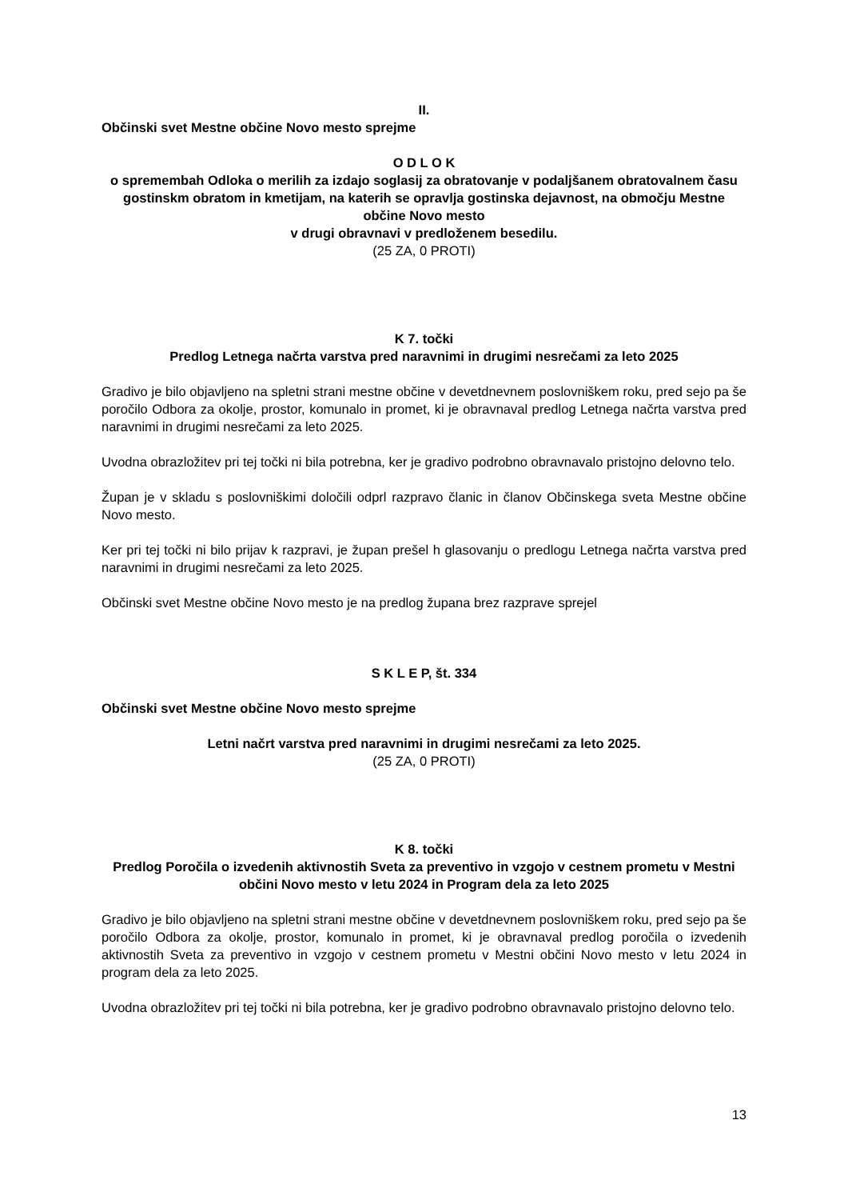II.
Občinski svet Mestne občine Novo mesto sprejme
O D L O K
o spremembah Odloka o merilih za izdajo soglasij za obratovanje v podaljšanem obratovalnem času gostinskm obratom in kmetijam, na katerih se opravlja gostinska dejavnost, na območju Mestne občine Novo mesto
v drugi obravnavi v predloženem besedilu.
(25 ZA, 0 PROTI)
K 7. točki
Predlog Letnega načrta varstva pred naravnimi in drugimi nesrečami za leto 2025
Gradivo je bilo objavljeno na spletni strani mestne občine v devetdnevnem poslovniškem roku, pred sejo pa še poročilo Odbora za okolje, prostor, komunalo in promet, ki je obravnaval predlog Letnega načrta varstva pred naravnimi in drugimi nesrečami za leto 2025.
Uvodna obrazložitev pri tej točki ni bila potrebna, ker je gradivo podrobno obravnavalo pristojno delovno telo.
Župan je v skladu s poslovniškimi določili odprl razpravo članic in članov Občinskega sveta Mestne občine Novo mesto.
Ker pri tej točki ni bilo prijav k razpravi, je župan prešel h glasovanju o predlogu Letnega načrta varstva pred naravnimi in drugimi nesrečami za leto 2025.
Občinski svet Mestne občine Novo mesto je na predlog župana brez razprave sprejel
S K L E P, št. 334
Občinski svet Mestne občine Novo mesto sprejme
Letni načrt varstva pred naravnimi in drugimi nesrečami za leto 2025.
(25 ZA, 0 PROTI)
K 8. točki
Predlog Poročila o izvedenih aktivnostih Sveta za preventivo in vzgojo v cestnem prometu v Mestni občini Novo mesto v letu 2024 in Program dela za leto 2025
Gradivo je bilo objavljeno na spletni strani mestne občine v devetdnevnem poslovniškem roku, pred sejo pa še poročilo Odbora za okolje, prostor, komunalo in promet, ki je obravnaval predlog poročila o izvedenih aktivnostih Sveta za preventivo in vzgojo v cestnem prometu v Mestni občini Novo mesto v letu 2024 in program dela za leto 2025.
Uvodna obrazložitev pri tej točki ni bila potrebna, ker je gradivo podrobno obravnavalo pristojno delovno telo.
13